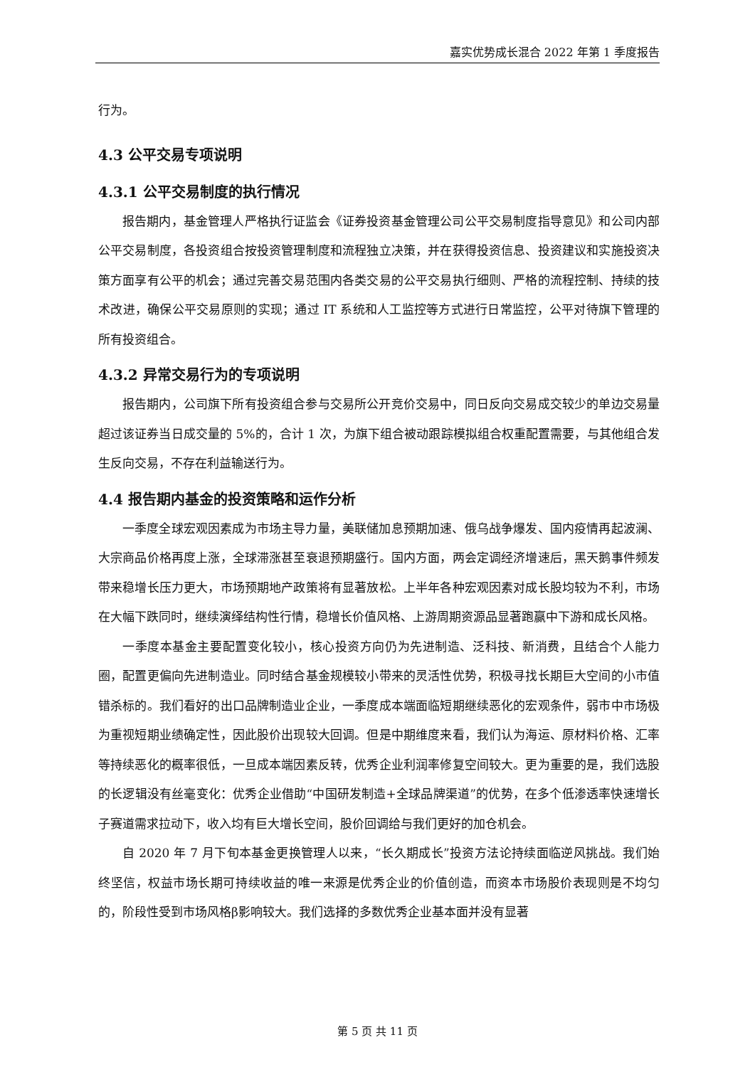嘉实优势成长混合 2022 年第 1 季度报告
行为。
4.3 公平交易专项说明
4.3.1 公平交易制度的执行情况
报告期内，基金管理人严格执行证监会《证券投资基金管理公司公平交易制度指导意见》和公司内部公平交易制度，各投资组合按投资管理制度和流程独立决策，并在获得投资信息、投资建议和实施投资决策方面享有公平的机会；通过完善交易范围内各类交易的公平交易执行细则、严格的流程控制、持续的技术改进，确保公平交易原则的实现；通过 IT 系统和人工监控等方式进行日常监控，公平对待旗下管理的所有投资组合。
4.3.2 异常交易行为的专项说明
报告期内，公司旗下所有投资组合参与交易所公开竞价交易中，同日反向交易成交较少的单边交易量超过该证券当日成交量的 5%的，合计 1 次，为旗下组合被动跟踪模拟组合权重配置需要，与其他组合发生反向交易，不存在利益输送行为。
4.4 报告期内基金的投资策略和运作分析
一季度全球宏观因素成为市场主导力量，美联储加息预期加速、俄乌战争爆发、国内疫情再起波澜、大宗商品价格再度上涨，全球滞涨甚至衰退预期盛行。国内方面，两会定调经济增速后，黑天鹅事件频发带来稳增长压力更大，市场预期地产政策将有显著放松。上半年各种宏观因素对成长股均较为不利，市场在大幅下跌同时，继续演绎结构性行情，稳增长价值风格、上游周期资源品显著跑赢中下游和成长风格。
一季度本基金主要配置变化较小，核心投资方向仍为先进制造、泛科技、新消费，且结合个人能力圈，配置更偏向先进制造业。同时结合基金规模较小带来的灵活性优势，积极寻找长期巨大空间的小市值错杀标的。我们看好的出口品牌制造业企业，一季度成本端面临短期继续恶化的宏观条件，弱市中市场极为重视短期业绩确定性，因此股价出现较大回调。但是中期维度来看，我们认为海运、原材料价格、汇率等持续恶化的概率很低，一旦成本端因素反转，优秀企业利润率修复空间较大。更为重要的是，我们选股的长逻辑没有丝毫变化：优秀企业借助“中国研发制造+全球品牌渠道”的优势，在多个低渗透率快速增长子赛道需求拉动下，收入均有巨大增长空间，股价回调给与我们更好的加仓机会。
自 2020 年 7 月下旬本基金更换管理人以来，“长久期成长”投资方法论持续面临逆风挑战。我们始终坚信，权益市场长期可持续收益的唯一来源是优秀企业的价值创造，而资本市场股价表现则是不均匀的，阶段性受到市场风格β影响较大。我们选择的多数优秀企业基本面并没有显著
第 5 页 共 11 页